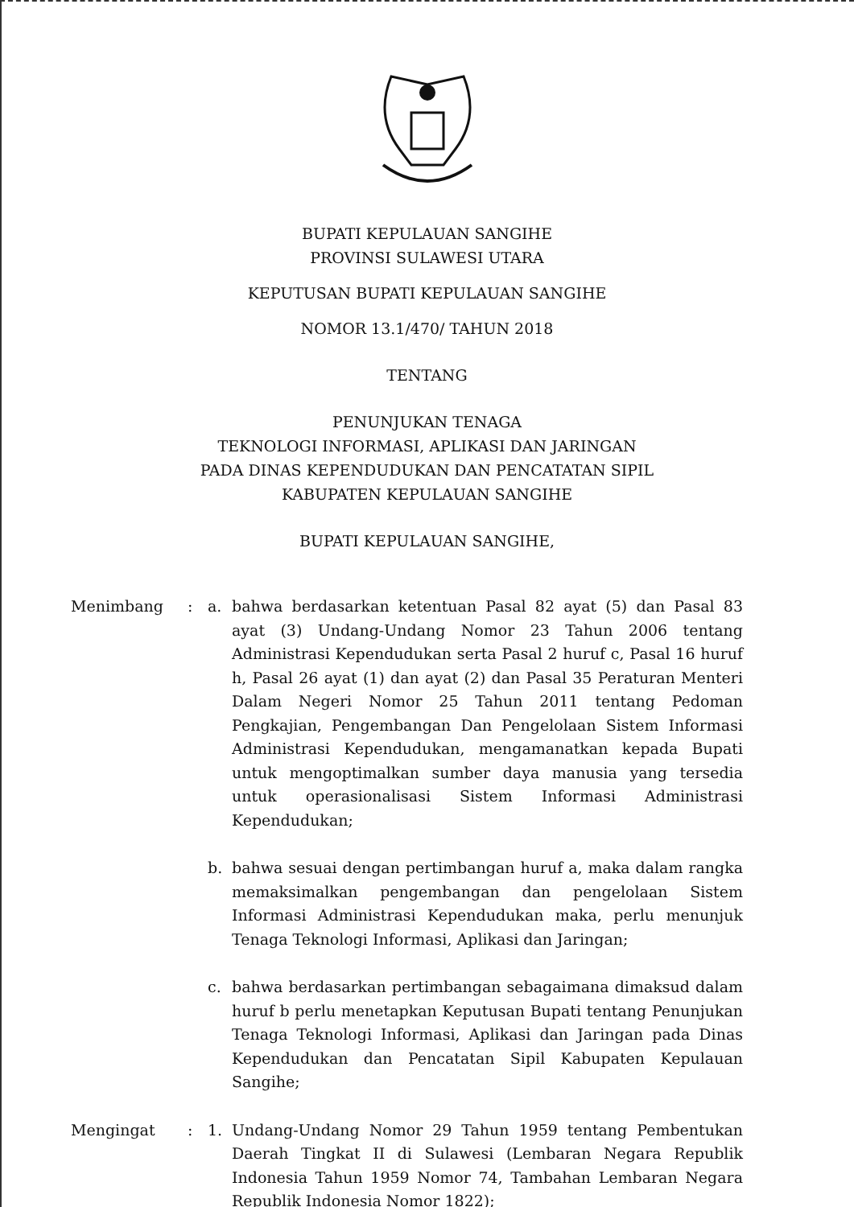BUPATI KEPULAUAN SANGIHE
PROVINSI SULAWESI UTARA
KEPUTUSAN BUPATI KEPULAUAN SANGIHE
NOMOR 13.1/470/ TAHUN 2018
TENTANG
PENUNJUKAN TENAGA
TEKNOLOGI INFORMASI, APLIKASI DAN JARINGAN
PADA DINAS KEPENDUDUKAN DAN PENCATATAN SIPIL
KABUPATEN KEPULAUAN SANGIHE
BUPATI KEPULAUAN SANGIHE,
Menimbang : a. bahwa berdasarkan ketentuan Pasal 82 ayat (5) dan Pasal 83 ayat (3) Undang-Undang Nomor 23 Tahun 2006 tentang Administrasi Kependudukan serta Pasal 2 huruf c, Pasal 16 huruf h, Pasal 26 ayat (1) dan ayat (2) dan Pasal 35 Peraturan Menteri Dalam Negeri Nomor 25 Tahun 2011 tentang Pedoman Pengkajian, Pengembangan Dan Pengelolaan Sistem Informasi Administrasi Kependudukan, mengamanatkan kepada Bupati untuk mengoptimalkan sumber daya manusia yang tersedia untuk operasionalisasi Sistem Informasi Administrasi Kependudukan;
b. bahwa sesuai dengan pertimbangan huruf a, maka dalam rangka memaksimalkan pengembangan dan pengelolaan Sistem Informasi Administrasi Kependudukan maka, perlu menunjuk Tenaga Teknologi Informasi, Aplikasi dan Jaringan;
c. bahwa berdasarkan pertimbangan sebagaimana dimaksud dalam huruf b perlu menetapkan Keputusan Bupati tentang Penunjukan Tenaga Teknologi Informasi, Aplikasi dan Jaringan pada Dinas Kependudukan dan Pencatatan Sipil Kabupaten Kepulauan Sangihe;
Mengingat : 1. Undang-Undang Nomor 29 Tahun 1959 tentang Pembentukan Daerah Tingkat II di Sulawesi (Lembaran Negara Republik Indonesia Tahun 1959 Nomor 74, Tambahan Lembaran Negara Republik Indonesia Nomor 1822);